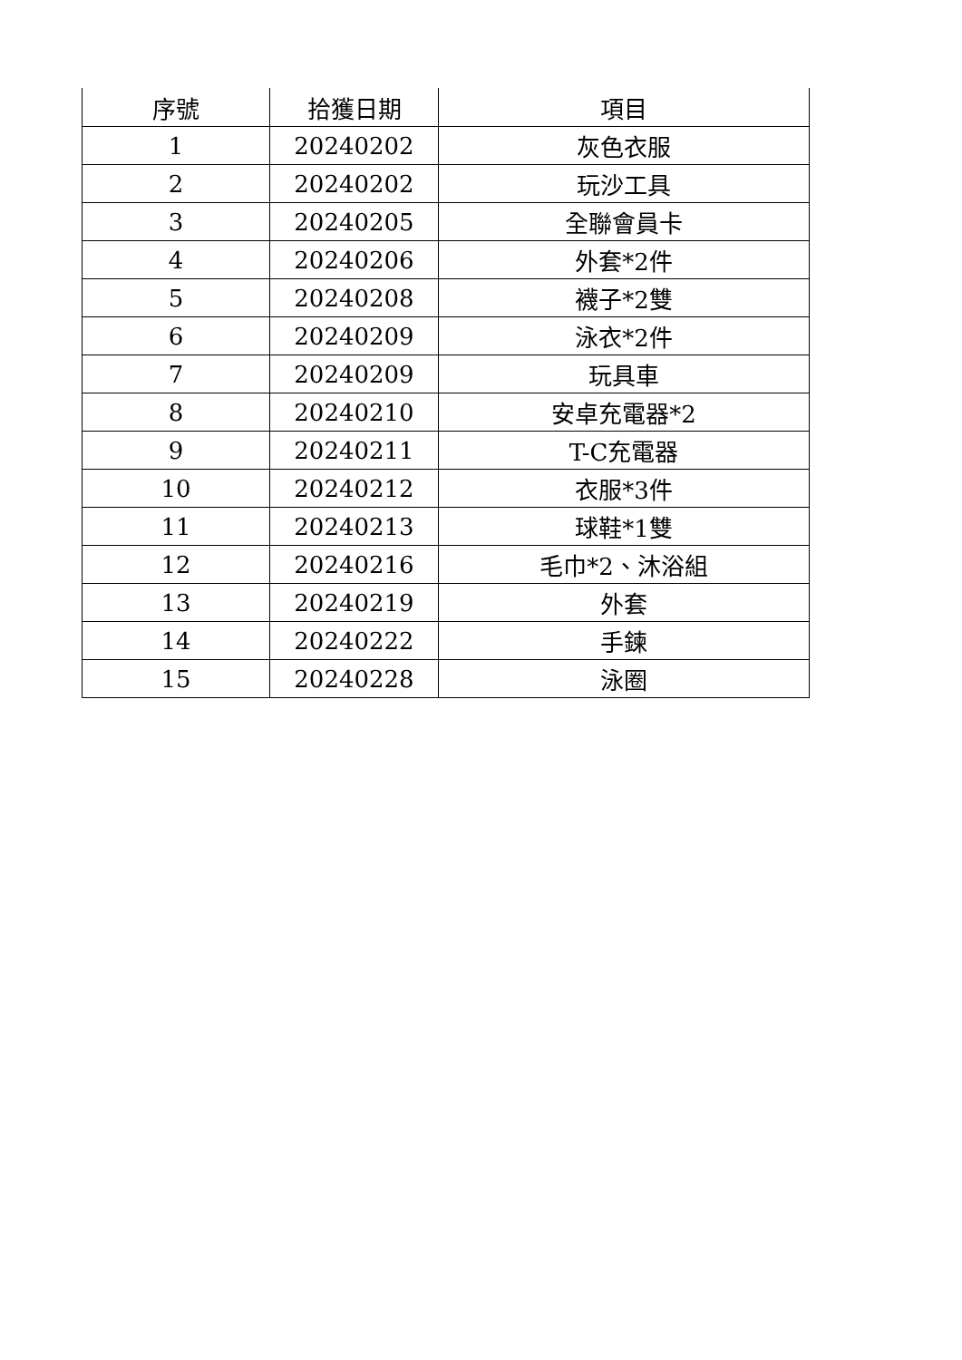| 序號 | 拾獲日期 | 項目 |
| --- | --- | --- |
| 1 | 20240202 | 灰色衣服 |
| 2 | 20240202 | 玩沙工具 |
| 3 | 20240205 | 全聯會員卡 |
| 4 | 20240206 | 外套*2件 |
| 5 | 20240208 | 襪子*2雙 |
| 6 | 20240209 | 泳衣*2件 |
| 7 | 20240209 | 玩具車 |
| 8 | 20240210 | 安卓充電器*2 |
| 9 | 20240211 | T-C充電器 |
| 10 | 20240212 | 衣服*3件 |
| 11 | 20240213 | 球鞋*1雙 |
| 12 | 20240216 | 毛巾*2、沐浴組 |
| 13 | 20240219 | 外套 |
| 14 | 20240222 | 手鍊 |
| 15 | 20240228 | 泳圈 |